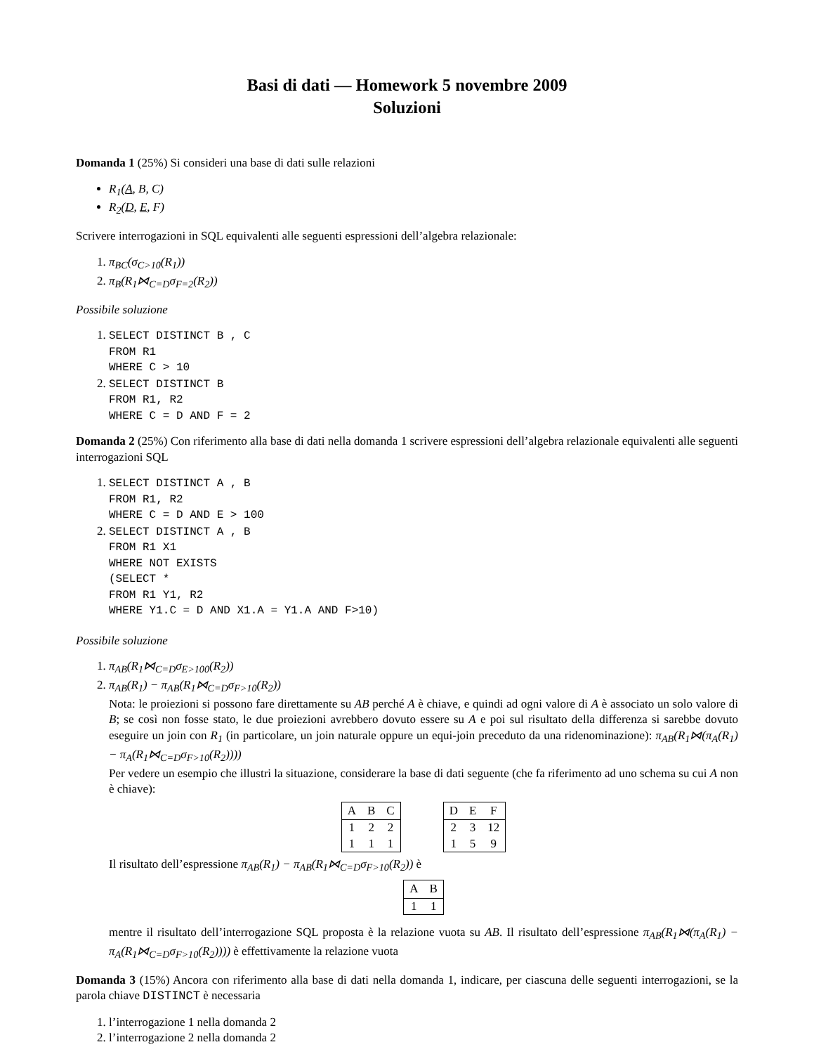Basi di dati — Homework 5 novembre 2009
Soluzioni
Domanda 1 (25%) Si consideri una base di dati sulle relazioni
R<sub>1</sub>(A, B, C)
R<sub>2</sub>(D, E, F)
Scrivere interrogazioni in SQL equivalenti alle seguenti espressioni dell’algebra relazionale:
1. π<sub>BC</sub>(σ<sub>C>10</sub>(R<sub>1</sub>))
2. π<sub>B</sub>(R<sub>1</sub>⋈<sub>C=D</sub>σ<sub>F=2</sub>(R<sub>2</sub>))
Possibile soluzione
1. SELECT DISTINCT B , C
FROM R1
WHERE C > 10
2. SELECT DISTINCT B
FROM R1, R2
WHERE C = D AND F = 2
Domanda 2 (25%) Con riferimento alla base di dati nella domanda 1 scrivere espressioni dell’algebra relazionale equivalenti alle seguenti interrogazioni SQL
1. SELECT DISTINCT A , B
FROM R1, R2
WHERE C = D AND E > 100
2. SELECT DISTINCT A , B
FROM R1 X1
WHERE NOT EXISTS
(SELECT *
FROM R1 Y1, R2
WHERE Y1.C = D AND X1.A = Y1.A AND F>10)
Possibile soluzione
1. π<sub>AB</sub>(R<sub>1</sub>⋈<sub>C=D</sub>σ<sub>E>100</sub>(R<sub>2</sub>))
2. π<sub>AB</sub>(R<sub>1</sub>) − π<sub>AB</sub>(R<sub>1</sub>⋈<sub>C=D</sub>σ<sub>F>10</sub>(R<sub>2</sub>))
Nota: le proiezioni si possono fare direttamente su AB perché A è chiave, e quindi ad ogni valore di A è associato un solo valore di B; se così non fosse stato, le due proiezioni avrebbero dovuto essere su A e poi sul risultato della differenza si sarebbe dovuto eseguire un join con R<sub>1</sub> (in particolare, un join naturale oppure un equi-join preceduto da una ridenominazione): π<sub>AB</sub>(R<sub>1</sub>⋈(π<sub>A</sub>(R<sub>1</sub>) − π<sub>A</sub>(R<sub>1</sub>⋈<sub>C=D</sub>σ<sub>F>10</sub>(R<sub>2</sub>))))
Per vedere un esempio che illustri la situazione, considerare la base di dati seguente (che fa riferimento ad uno schema su cui A non è chiave):
| A | B | C |
| --- | --- | --- |
| 1 | 2 | 2 |
| 1 | 1 | 1 |
| D | E | F |
| --- | --- | --- |
| 2 | 3 | 12 |
| 1 | 5 | 9 |
Il risultato dell’espressione π<sub>AB</sub>(R<sub>1</sub>) − π<sub>AB</sub>(R<sub>1</sub>⋈<sub>C=D</sub>σ<sub>F>10</sub>(R<sub>2</sub>)) è
| A | B |
| --- | --- |
| 1 | 1 |
mentre il risultato dell’interrogazione SQL proposta è la relazione vuota su AB. Il risultato dell’espressione π<sub>AB</sub>(R<sub>1</sub>⋈(π<sub>A</sub>(R<sub>1</sub>) − π<sub>A</sub>(R<sub>1</sub>⋈<sub>C=D</sub>σ<sub>F>10</sub>(R<sub>2</sub>)))) è effettivamente la relazione vuota
Domanda 3 (15%) Ancora con riferimento alla base di dati nella domanda 1, indicare, per ciascuna delle seguenti interrogazioni, se la parola chiave DISTINCT è necessaria
1. l’interrogazione 1 nella domanda 2
2. l’interrogazione 2 nella domanda 2